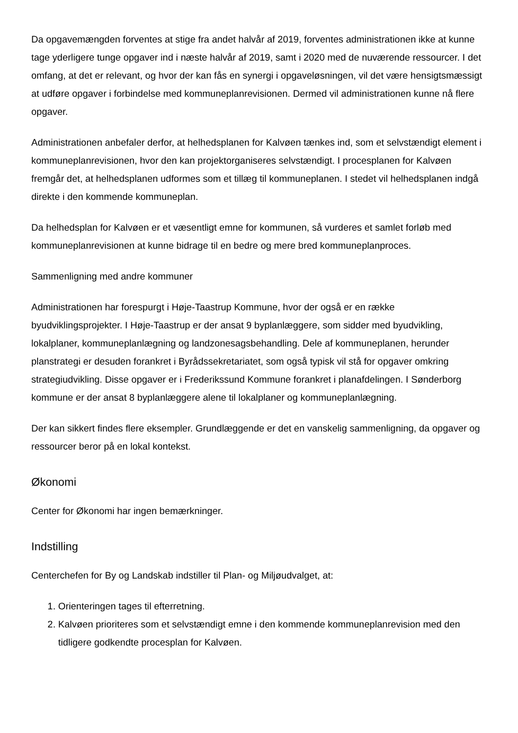Da opgavemængden forventes at stige fra andet halvår af 2019, forventes administrationen ikke at kunne tage yderligere tunge opgaver ind i næste halvår af 2019, samt i 2020 med de nuværende ressourcer. I det omfang, at det er relevant, og hvor der kan fås en synergi i opgaveløsningen, vil det være hensigtsmæssigt at udføre opgaver i forbindelse med kommuneplanrevisionen. Dermed vil administrationen kunne nå flere opgaver.
Administrationen anbefaler derfor, at helhedsplanen for Kalvøen tænkes ind, som et selvstændigt element i kommuneplanrevisionen, hvor den kan projektorganiseres selvstændigt. I procesplanen for Kalvøen fremgår det, at helhedsplanen udformes som et tillæg til kommuneplanen. I stedet vil helhedsplanen indgå direkte i den kommende kommuneplan.
Da helhedsplan for Kalvøen er et væsentligt emne for kommunen, så vurderes et samlet forløb med kommuneplanrevisionen at kunne bidrage til en bedre og mere bred kommuneplanproces.
Sammenligning med andre kommuner
Administrationen har forespurgt i Høje-Taastrup Kommune, hvor der også er en række byudviklingsprojekter. I Høje-Taastrup er der ansat 9 byplanlæggere, som sidder med byudvikling, lokalplaner, kommuneplanlægning og landzonesagsbehandling. Dele af kommuneplanen, herunder planstrategi er desuden forankret i Byrådssekretariatet, som også typisk vil stå for opgaver omkring strategiudvikling. Disse opgaver er i Frederikssund Kommune forankret i planafdelingen. I Sønderborg kommune er der ansat 8 byplanlæggere alene til lokalplaner og kommuneplanlægning.
Der kan sikkert findes flere eksempler. Grundlæggende er det en vanskelig sammenligning, da opgaver og ressourcer beror på en lokal kontekst.
Økonomi
Center for Økonomi har ingen bemærkninger.
Indstilling
Centerchefen for By og Landskab indstiller til Plan- og Miljøudvalget, at:
1. Orienteringen tages til efterretning.
2. Kalvøen prioriteres som et selvstændigt emne i den kommende kommuneplanrevision med den tidligere godkendte procesplan for Kalvøen.